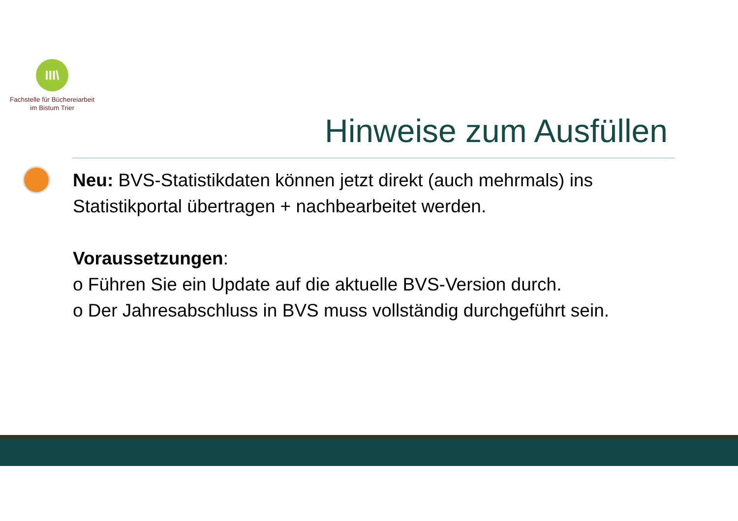III\
Fachstelle für Büchereiarbeit
im Bistum Trier
Hinweise zum Ausfüllen
Neu: BVS-Statistikdaten können jetzt direkt (auch mehrmals) ins Statistikportal übertragen + nachbearbeitet werden.
Voraussetzungen:
o Führen Sie ein Update auf die aktuelle BVS-Version durch.
o Der Jahresabschluss in BVS muss vollständig durchgeführt sein.